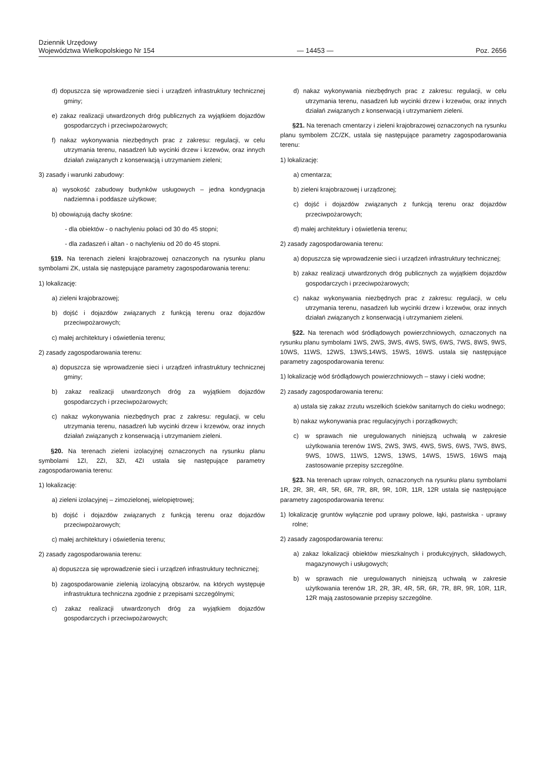Dziennik Urzędowy
Województwa Wielkopolskiego Nr 154
— 14453 —
Poz. 2656
d) dopuszcza się wprowadzenie sieci i urządzeń infrastruktury technicznej gminy;
e) zakaz realizacji utwardzonych dróg publicznych za wyjątkiem dojazdów gospodarczych i przeciwpożarowych;
f) nakaz wykonywania niezbędnych prac z zakresu: regulacji, w celu utrzymania terenu, nasadzeń lub wycinki drzew i krzewów, oraz innych działań związanych z konserwacją i utrzymaniem zieleni;
3) zasady i warunki zabudowy:
a) wysokość zabudowy budynków usługowych – jedna kondygnacja nadziemna i poddasze użytkowe;
b) obowiązują dachy skośne:
- dla obiektów - o nachyleniu połaci od 30 do 45 stopni;
- dla zadaszeń i altan - o nachyleniu od 20 do 45 stopni.
§19. Na terenach zieleni krajobrazowej oznaczonych na rysunku planu symbolami ZK, ustala się następujące parametry zagospodarowania terenu:
1) lokalizację:
a) zieleni krajobrazowej;
b) dojść i dojazdów związanych z funkcją terenu oraz dojazdów przeciwpożarowych;
c) małej architektury i oświetlenia terenu;
2) zasady zagospodarowania terenu:
a) dopuszcza się wprowadzenie sieci i urządzeń infrastruktury technicznej gminy;
b) zakaz realizacji utwardzonych dróg za wyjątkiem dojazdów gospodarczych i przeciwpożarowych;
c) nakaz wykonywania niezbędnych prac z zakresu: regulacji, w celu utrzymania terenu, nasadzeń lub wycinki drzew i krzewów, oraz innych działań związanych z konserwacją i utrzymaniem zieleni.
§20. Na terenach zieleni izolacyjnej oznaczonych na rysunku planu symbolami 1ZI, 2ZI, 3ZI, 4ZI ustala się następujące parametry zagospodarowania terenu:
1) lokalizację:
a) zieleni izolacyjnej – zimozielonej, wielopiętrowej;
b) dojść i dojazdów związanych z funkcją terenu oraz dojazdów przeciwpożarowych;
c) małej architektury i oświetlenia terenu;
2) zasady zagospodarowania terenu:
a) dopuszcza się wprowadzenie sieci i urządzeń infrastruktury technicznej;
b) zagospodarowanie zielenią izolacyjną obszarów, na których występuje infrastruktura techniczna zgodnie z przepisami szczególnymi;
c) zakaz realizacji utwardzonych dróg za wyjątkiem dojazdów gospodarczych i przeciwpożarowych;
d) nakaz wykonywania niezbędnych prac z zakresu: regulacji, w celu utrzymania terenu, nasadzeń lub wycinki drzew i krzewów, oraz innych działań związanych z konserwacją i utrzymaniem zieleni.
§21. Na terenach cmentarzy i zieleni krajobrazowej oznaczonych na rysunku planu symbolem ZC/ZK, ustala się następujące parametry zagospodarowania terenu:
1) lokalizację:
a) cmentarza;
b) zieleni krajobrazowej i urządzonej;
c) dojść i dojazdów związanych z funkcją terenu oraz dojazdów przeciwpożarowych;
d) małej architektury i oświetlenia terenu;
2) zasady zagospodarowania terenu:
a) dopuszcza się wprowadzenie sieci i urządzeń infrastruktury technicznej;
b) zakaz realizacji utwardzonych dróg publicznych za wyjątkiem dojazdów gospodarczych i przeciwpożarowych;
c) nakaz wykonywania niezbędnych prac z zakresu: regulacji, w celu utrzymania terenu, nasadzeń lub wycinki drzew i krzewów, oraz innych działań związanych z konserwacją i utrzymaniem zieleni.
§22. Na terenach wód śródlądowych powierzchniowych, oznaczonych na rysunku planu symbolami 1WS, 2WS, 3WS, 4WS, 5WS, 6WS, 7WS, 8WS, 9WS, 10WS, 11WS, 12WS, 13WS,14WS, 15WS, 16WS. ustala się następujące parametry zagospodarowania terenu:
1) lokalizację wód śródlądowych powierzchniowych – stawy i cieki wodne;
2) zasady zagospodarowania terenu:
a) ustala się zakaz zrzutu wszelkich ścieków sanitarnych do cieku wodnego;
b) nakaz wykonywania prac regulacyjnych i porządkowych;
c) w sprawach nie uregulowanych niniejszą uchwałą w zakresie użytkowania terenów 1WS, 2WS, 3WS, 4WS, 5WS, 6WS, 7WS, 8WS, 9WS, 10WS, 11WS, 12WS, 13WS, 14WS, 15WS, 16WS mają zastosowanie przepisy szczególne.
§23. Na terenach upraw rolnych, oznaczonych na rysunku planu symbolami 1R, 2R, 3R, 4R, 5R, 6R, 7R, 8R, 9R, 10R, 11R, 12R ustala się następujące parametry zagospodarowania terenu:
1) lokalizację gruntów wyłącznie pod uprawy polowe, łąki, pastwiska - uprawy rolne;
2) zasady zagospodarowania terenu:
a) zakaz lokalizacji obiektów mieszkalnych i produkcyjnych, składowych, magazynowych i usługowych;
b) w sprawach nie uregulowanych niniejszą uchwałą w zakresie użytkowania terenów 1R, 2R, 3R, 4R, 5R, 6R, 7R, 8R, 9R, 10R, 11R, 12R mają zastosowanie przepisy szczególne.